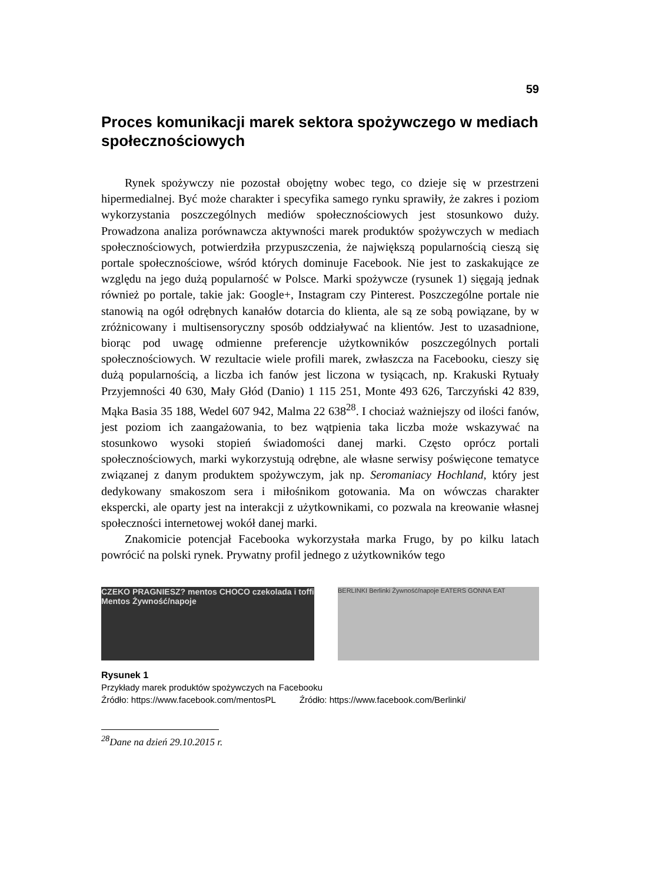59
Proces komunikacji marek sektora spożywczego w mediach społecznościowych
Rynek spożywczy nie pozostał obojętny wobec tego, co dzieje się w przestrzeni hipermedialnej. Być może charakter i specyfika samego rynku sprawiły, że zakres i poziom wykorzystania poszczególnych mediów społecznościowych jest stosunkowo duży. Prowadzona analiza porównawcza aktywności marek produktów spożywczych w mediach społecznościowych, potwierdziła przypuszczenia, że największą popularnością cieszą się portale społecznościowe, wśród których dominuje Facebook. Nie jest to zaskakujące ze względu na jego dużą popularność w Polsce. Marki spożywcze (rysunek 1) sięgają jednak również po portale, takie jak: Google+, Instagram czy Pinterest. Poszczególne portale nie stanowią na ogół odrębnych kanałów dotarcia do klienta, ale są ze sobą powiązane, by w zróżnicowany i multisensoryczny sposób oddziaływać na klientów. Jest to uzasadnione, biorąc pod uwagę odmienne preferencje użytkowników poszczególnych portali społecznościowych. W rezultacie wiele profili marek, zwłaszcza na Facebooku, cieszy się dużą popularnością, a liczba ich fanów jest liczona w tysiącach, np. Krakuski Rytuały Przyjemności 40 630, Mały Głód (Danio) 1 115 251, Monte 493 626, Tarczyński 42 839, Mąka Basia 35 188, Wedel 607 942, Malma 22 638<sup>28</sup>. I chociaż ważniejszy od ilości fanów, jest poziom ich zaangażowania, to bez wątpienia taka liczba może wskazywać na stosunkowo wysoki stopień świadomości danej marki. Często oprócz portali społecznościowych, marki wykorzystują odrębne, ale własne serwisy poświęcone tematyce związanej z danym produktem spożywczym, jak np. Seromaniacy Hochland, który jest dedykowany smakoszom sera i miłośnikom gotowania. Ma on wówczas charakter ekspercki, ale oparty jest na interakcji z użytkownikami, co pozwala na kreowanie własnej społeczności internetowej wokół danej marki.
Znakomicie potencjał Facebooka wykorzystała marka Frugo, by po kilku latach powrócić na polski rynek. Prywatny profil jednego z użytkowników tego
CZEKO PRAGNIESZ? mentos CHOCO czekolada i toffi Mentos Żywność/napoje
BERLINKI Berlinki Żywność/napoje EATERS GONNA EAT
Rysunek 1
Przykłady marek produktów spożywczych na Facebooku
Źródło: https://www.facebook.com/mentosPL Źródło: https://www.facebook.com/Berlinki/
<sup>28</sup> Dane na dzień 29.10.2015 r.